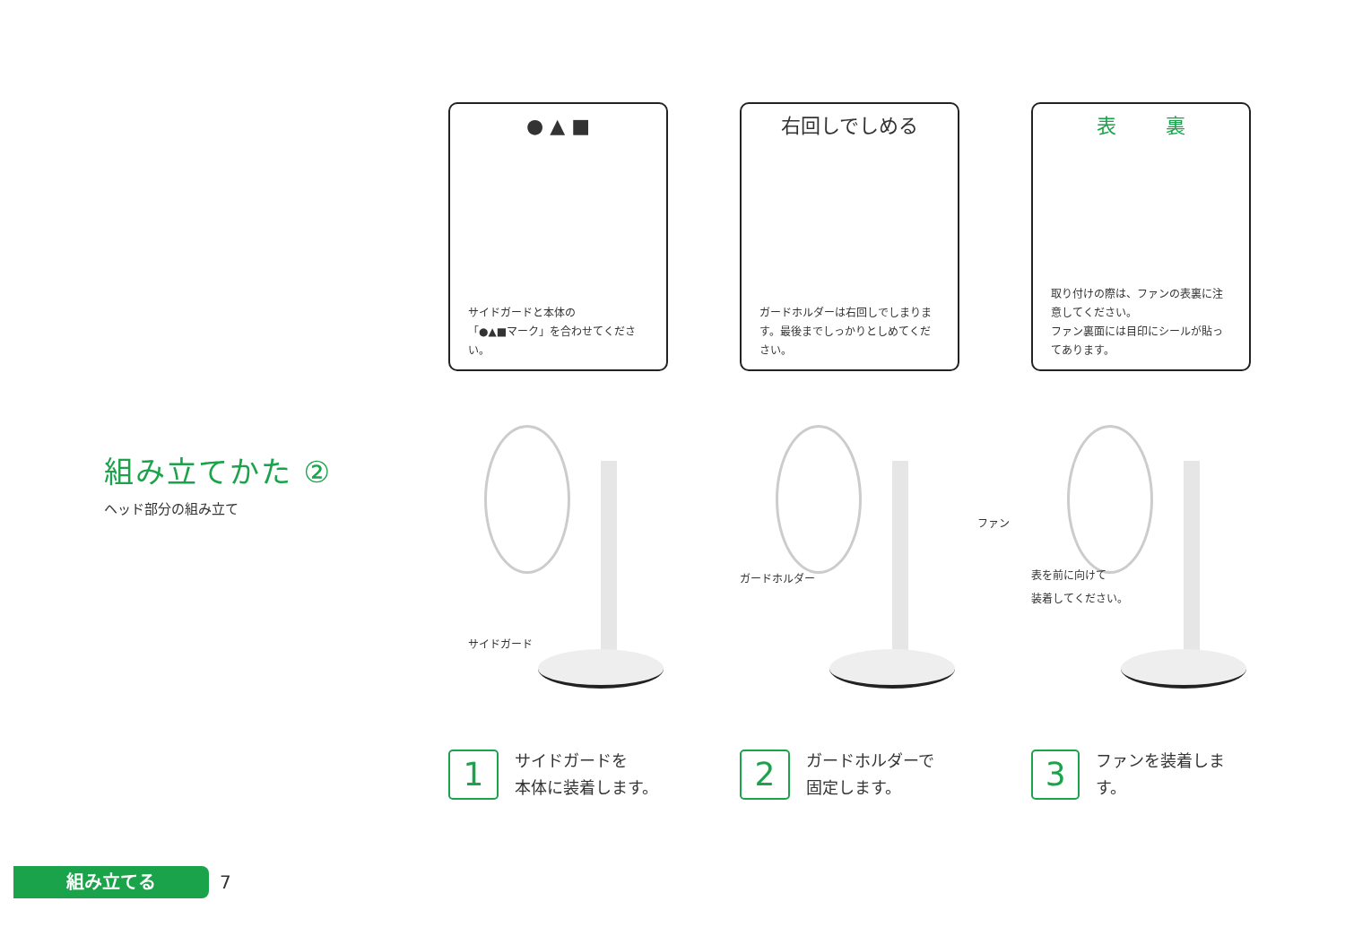組み立てかた ②
ヘッド部分の組み立て
● ▲ ■
サイドガードと本体の
「●▲■マーク」を合わせてください。
サイドガード
1
サイドガードを
本体に装着します。
右回しでしめる
ガードホルダーは右回しでしまります。最後までしっかりとしめてください。
ガードホルダー
2
ガードホルダーで
固定します。
表 裏
取り付けの際は、ファンの表裏に注意してください。
ファン裏面には目印にシールが貼ってあります。
ファン
表を前に向けて
装着してください。
3
ファンを装着します。
組み立てる
7